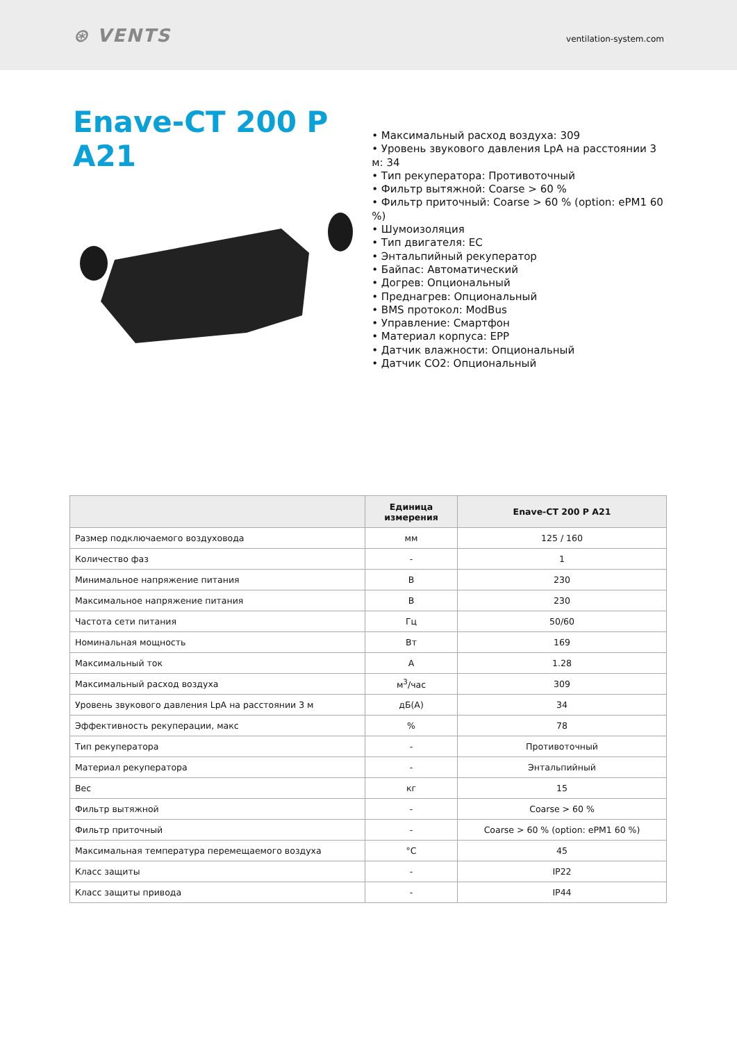⊛ VENTS
ventilation-system.com
Enave-CT 200 P A21
• Максимальный расход воздуха: 309
• Уровень звукового давления LpA на расстоянии 3 м: 34
• Тип рекуператора: Противоточный
• Фильтр вытяжной: Coarse > 60 %
• Фильтр приточный: Coarse > 60 % (option: ePM1 60 %)
• Шумоизоляция
• Тип двигателя: EC
• Энтальпийный рекуператор
• Байпас: Автоматический
• Догрев: Опциональный
• Преднагрев: Опциональный
• BMS протокол: ModBus
• Управление: Смартфон
• Материал корпуса: EPP
• Датчик влажности: Опциональный
• Датчик CO2: Опциональный
| | Единица измерения | Enave-CT 200 P A21 |
| --- | --- | --- |
| Размер подключаемого воздуховода | мм | 125 / 160 |
| Количество фаз | - | 1 |
| Минимальное напряжение питания | В | 230 |
| Максимальное напряжение питания | В | 230 |
| Частота сети питания | Гц | 50/60 |
| Номинальная мощность | Вт | 169 |
| Максимальный ток | А | 1.28 |
| Максимальный расход воздуха | м<sup>3</sup>/час | 309 |
| Уровень звукового давления LpA на расстоянии 3 м | дБ(А) | 34 |
| Эффективность рекуперации, макс | % | 78 |
| Тип рекуператора | - | Противоточный |
| Материал рекуператора | - | Энтальпийный |
| Вес | кг | 15 |
| Фильтр вытяжной | - | Coarse > 60 % |
| Фильтр приточный | - | Coarse > 60 % (option: ePM1 60 %) |
| Максимальная температура перемещаемого воздуха | °C | 45 |
| Класс защиты | - | IP22 |
| Класс защиты привода | - | IP44 |